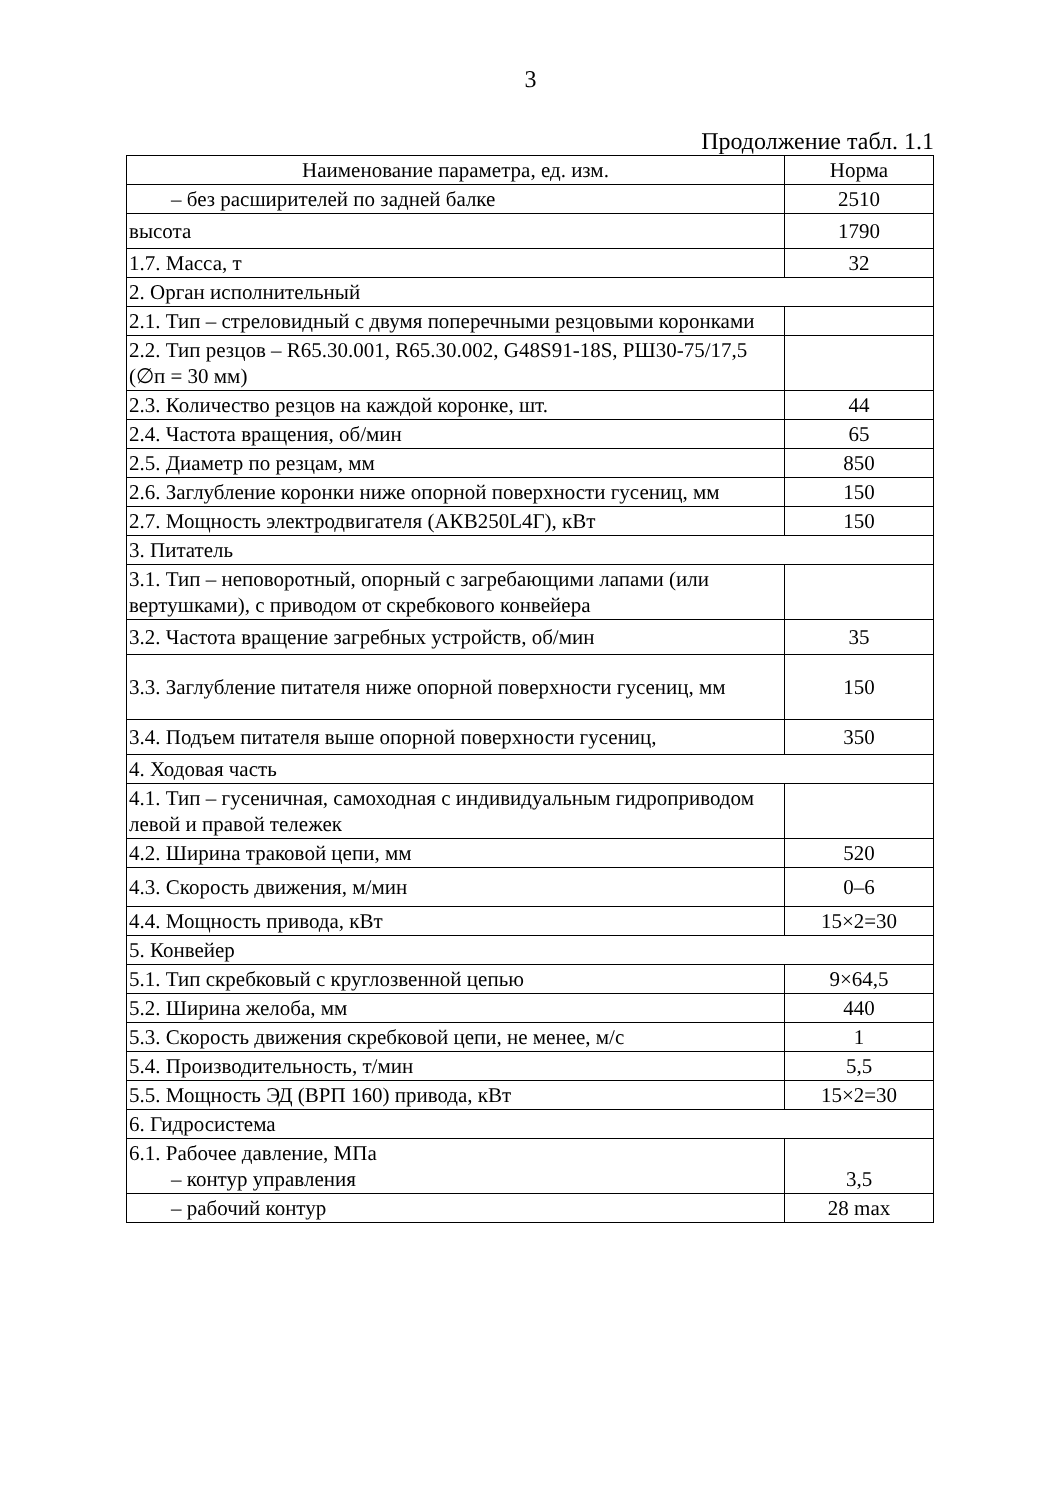3
Продолжение табл. 1.1
| Наименование параметра, ед. изм. | Норма |
| --- | --- |
| – без расширителей по задней балке | 2510 |
| высота | 1790 |
| 1.7. Масса, т | 32 |
| 2. Орган исполнительный | |
| 2.1. Тип – стреловидный с двумя поперечными резцовыми коронками | |
| 2.2. Тип резцов – R65.30.001, R65.30.002, G48S91-18S, РШ30-75/17,5 (∅п = 30 мм) | |
| 2.3. Количество резцов на каждой коронке, шт. | 44 |
| 2.4. Частота вращения, об/мин | 65 |
| 2.5. Диаметр по резцам, мм | 850 |
| 2.6. Заглубление коронки ниже опорной поверхности гусениц, мм | 150 |
| 2.7. Мощность электродвигателя (АКВ250L4Г), кВт | 150 |
| 3. Питатель | |
| 3.1. Тип – неповоротный, опорный с загребающими лапами (или вертушками), с приводом от скребкового конвейера | |
| 3.2. Частота вращение загребных устройств, об/мин | 35 |
| 3.3. Заглубление питателя ниже опорной поверхности гусениц, мм | 150 |
| 3.4. Подъем питателя выше опорной поверхности гусениц, | 350 |
| 4. Ходовая часть | |
| 4.1. Тип – гусеничная, самоходная с индивидуальным гидроприводом левой и правой тележек | |
| 4.2. Ширина траковой цепи, мм | 520 |
| 4.3. Скорость движения, м/мин | 0–6 |
| 4.4. Мощность привода, кВт | 15×2=30 |
| 5. Конвейер | |
| 5.1. Тип скребковый с круглозвенной цепью | 9×64,5 |
| 5.2. Ширина желоба, мм | 440 |
| 5.3. Скорость движения скребковой цепи, не менее, м/с | 1 |
| 5.4. Производительность, т/мин | 5,5 |
| 5.5. Мощность ЭД (ВРП 160) привода, кВт | 15×2=30 |
| 6. Гидросистема | |
| 6.1. Рабочее давление, МПа – контур управления | 3,5 |
| – рабочий контур | 28 max |